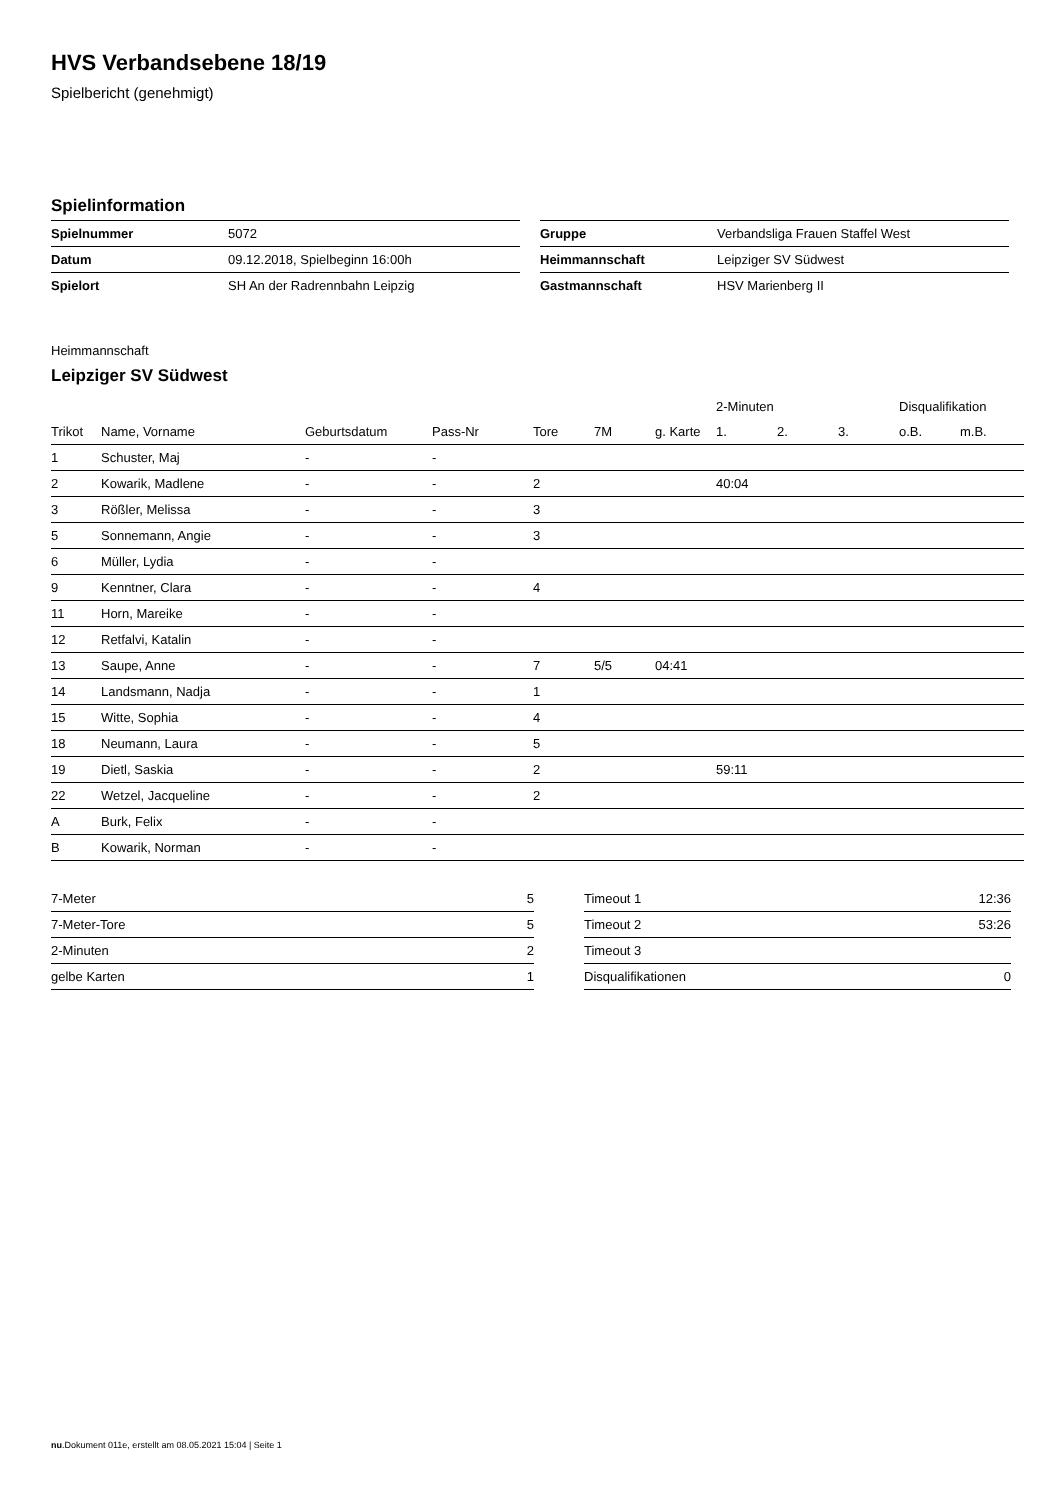HVS Verbandsebene 18/19
Spielbericht (genehmigt)
Spielinformation
| Spielnummer | 5072 |
| Datum | 09.12.2018, Spielbeginn 16:00h |
| Spielort | SH An der Radrennbahn Leipzig |
| Gruppe | Verbandsliga Frauen Staffel West |
| Heimmannschaft | Leipziger SV Südwest |
| Gastmannschaft | HSV Marienberg II |
Heimmannschaft
Leipziger SV Südwest
| | | | | | | | 2-Minuten | | | Disqualifikation | |
| --- | --- | --- | --- | --- | --- | --- | --- | --- | --- | --- | --- |
| Trikot | Name, Vorname | Geburtsdatum | Pass-Nr | Tore | 7M | g. Karte | 1. | 2. | 3. | o.B. | m.B. |
| 1 | Schuster, Maj | - | - | | | | | | | | |
| 2 | Kowarik, Madlene | - | - | 2 | | | 40:04 | | | | |
| 3 | Rößler, Melissa | - | - | 3 | | | | | | | |
| 5 | Sonnemann, Angie | - | - | 3 | | | | | | | |
| 6 | Müller, Lydia | - | - | | | | | | | | |
| 9 | Kenntner, Clara | - | - | 4 | | | | | | | |
| 11 | Horn, Mareike | - | - | | | | | | | | |
| 12 | Retfalvi, Katalin | - | - | | | | | | | | |
| 13 | Saupe, Anne | - | - | 7 | 5/5 | 04:41 | | | | | |
| 14 | Landsmann, Nadja | - | - | 1 | | | | | | | |
| 15 | Witte, Sophia | - | - | 4 | | | | | | | |
| 18 | Neumann, Laura | - | - | 5 | | | | | | | |
| 19 | Dietl, Saskia | - | - | 2 | | | 59:11 | | | | |
| 22 | Wetzel, Jacqueline | - | - | 2 | | | | | | | |
| A | Burk, Felix | - | - | | | | | | | | |
| B | Kowarik, Norman | - | - | | | | | | | | |
| 7-Meter | 5 |
| 7-Meter-Tore | 5 |
| 2-Minuten | 2 |
| gelbe Karten | 1 |
| Timeout 1 | 12:36 |
| Timeout 2 | 53:26 |
| Timeout 3 | |
| Disqualifikationen | 0 |
nu.Dokument 011e, erstellt am 08.05.2021 15:04 | Seite 1